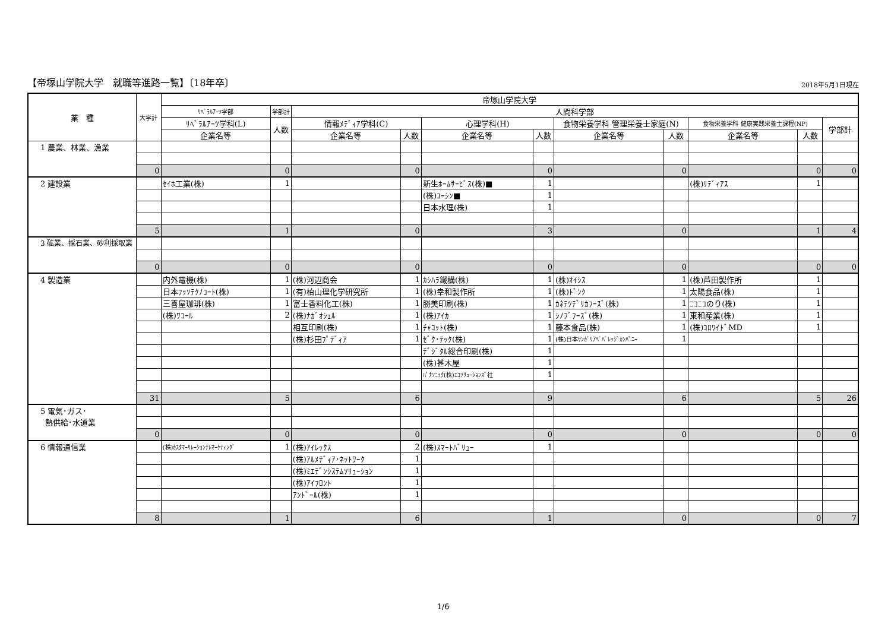【帝塚山学院大学　就職等進路一覧】〔18年卒〕 2018年5月1日現在
| 業 種 | 大学計 | 帝塚山学院大学 | | | | | | | | | | |
| --- | --- | --- | --- | --- | --- | --- | --- | --- | --- | --- | --- | --- |
| | | ﾘﾍﾞﾗﾙｱｰﾂ学部 | 学部計 | 人間科学部 | | | | | | | | |
| | | ﾘﾍﾞﾗﾙｱｰﾂ学科(L) | 人数 | 情報ﾒﾃﾞｨｱ学科(C) | | 心理学科(H) | | 食物栄養学科 管理栄養士家庭(N) | | 食物栄養学科 健康実践栄養士課程(NP) | | 学部計 |
| | | 企業名等 | | 企業名等 | 人数 | 企業名等 | 人数 | 企業名等 | 人数 | 企業名等 | 人数 | |
| 1 農業、林業、漁業 | | | | | | | | | | | | |
| | 0 | | 0 | | 0 | | 0 | | 0 | | 0 | 0 |
| 2 建設業 | | ｾｲﾎ工業(株) | 1 | | | 新生ﾎｰﾑｻｰﾋﾞｽ(株)■ | 1 | | | (株)ﾘﾃﾞｨｱｽ | 1 | |
| | | | | | | (株)ﾕｰｼﾝ■ | 1 | | | | | |
| | | | | | | 日本水理(株) | 1 | | | | | |
| | 5 | | 1 | | 0 | | 3 | | 0 | | 1 | 4 |
| 3 砿業、採石業、砂利採取業 | | | | | | | | | | | | |
| | 0 | | 0 | | 0 | | 0 | | 0 | | 0 | 0 |
| 4 製造業 | | 内外電機(株) | 1 | (株)河辺商会 | 1 | ｶｼﾊﾗ鐵構(株) | 1 | (株)ｵｲｼｽ | 1 | (株)芦田製作所 | 1 | |
| | | 日本ﾌｯｿﾃｸﾉｺｰﾄ(株) | 1 | (有)柏山理化学研究所 | 1 | (株)幸和製作所 | 1 | (株)ﾄﾞﾝｸ | 1 | 太陽食品(株) | 1 | |
| | | 三喜屋珈琲(株) | 1 | 富士香料化工(株) | 1 | 勝美印刷(株) | 1 | ｶﾈﾃﾂﾃﾞﾘｶﾌｰｽﾞ(株) | 1 | ﾆｺﾆｺのり(株) | 1 | |
| | | (株)ﾜｺｰﾙ | 2 | (株)ﾅｶﾞｵｼｪﾙ | 1 | (株)ｱｲｶ | 1 | ｼﾉﾌﾞﾌｰｽﾞ(株) | 1 | 東和産業(株) | 1 | |
| | | | | 相互印刷(株) | 1 | ﾁｬｺｯﾄ(株) | 1 | 藤本食品(株) | 1 | (株)ｺﾛﾜｲﾄﾞMD | 1 | |
| | | | | (株)杉田ﾌﾟﾃﾞｨｱ | 1 | ｾﾞｸ･ﾃｯｸ(株) | 1 | (株)日本ｻﾝｶﾞﾘｱﾍﾞﾊﾞﾚｯｼﾞｶﾝﾊﾟﾆｰ | 1 | | | |
| | | | | | | ﾃﾞｼﾞﾀﾙ総合印刷(株) | 1 | | | | | |
| | | | | | | (株)甚木屋 | 1 | | | | | |
| | | | | | | ﾊﾟﾅｿﾆｯｸ(株)ｴｺｿﾘｭｰｼｮﾝｽﾞ社 | 1 | | | | | |
| | 31 | | 5 | | 6 | | 9 | | 6 | | 5 | 26 |
| 5 電気･ガス･ 熱供給･水道業 | | | | | | | | | | | | |
| | 0 | | 0 | | 0 | | 0 | | 0 | | 0 | 0 |
| 6 情報通信業 | | (株)ｶｽﾀﾏｰﾘﾚｰｼｮﾝﾃﾚﾏｰｹﾃｨﾝｸﾞ | 1 | (株)ｱｲﾚｯｸｽ | 2 | (株)ｽﾏｰﾄﾊﾞﾘｭｰ | 1 | | | | | |
| | | | | (株)ｱﾙﾒﾃﾞｨｱ･ﾈｯﾄﾜｰｸ | 1 | | | | | | | |
| | | | | (株)ﾐｴﾃﾞﾝｼｽﾃﾑｿﾘｭｰｼｮﾝ | 1 | | | | | | | |
| | | | | (株)ｱｲﾌﾛﾝﾄ | 1 | | | | | | | |
| | | | | ｱﾝﾄﾞｰﾙ(株) | 1 | | | | | | | |
| | 8 | | 1 | | 6 | | 1 | | 0 | | 0 | 7 |
1/6